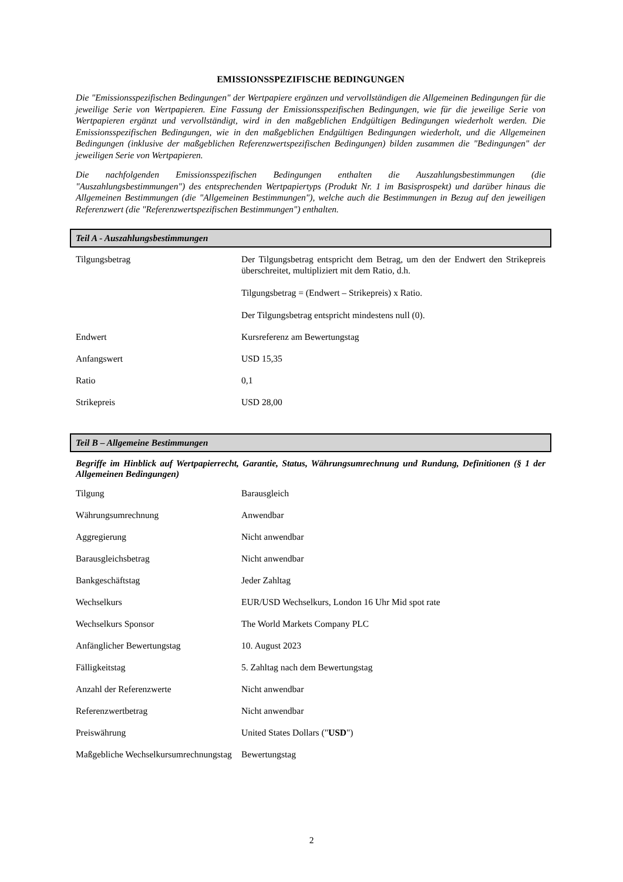EMISSIONSSPEZIFISCHE BEDINGUNGEN
Die "Emissionsspezifischen Bedingungen" der Wertpapiere ergänzen und vervollständigen die Allgemeinen Bedingungen für die jeweilige Serie von Wertpapieren. Eine Fassung der Emissionsspezifischen Bedingungen, wie für die jeweilige Serie von Wertpapieren ergänzt und vervollständigt, wird in den maßgeblichen Endgültigen Bedingungen wiederholt werden. Die Emissionsspezifischen Bedingungen, wie in den maßgeblichen Endgültigen Bedingungen wiederholt, und die Allgemeinen Bedingungen (inklusive der maßgeblichen Referenzwertspezifischen Bedingungen) bilden zusammen die "Bedingungen" der jeweiligen Serie von Wertpapieren.
Die nachfolgenden Emissionsspezifischen Bedingungen enthalten die Auszahlungsbestimmungen (die "Auszahlungsbestimmungen") des entsprechenden Wertpapiertyps (Produkt Nr. 1 im Basisprospekt) und darüber hinaus die Allgemeinen Bestimmungen (die "Allgemeinen Bestimmungen"), welche auch die Bestimmungen in Bezug auf den jeweiligen Referenzwert (die "Referenzwertspezifischen Bestimmungen") enthalten.
Teil A - Auszahlungsbestimmungen
| Tilgungsbetrag | Der Tilgungsbetrag entspricht dem Betrag, um den der Endwert den Strikepreis überschreitet, multipliziert mit dem Ratio, d.h. Tilgungsbetrag = (Endwert – Strikepreis) x Ratio. Der Tilgungsbetrag entspricht mindestens null (0). |
| Endwert | Kursreferenz am Bewertungstag |
| Anfangswert | USD 15,35 |
| Ratio | 0,1 |
| Strikepreis | USD 28,00 |
Teil B – Allgemeine Bestimmungen
Begriffe im Hinblick auf Wertpapierrecht, Garantie, Status, Währungsumrechnung und Rundung, Definitionen (§ 1 der Allgemeinen Bedingungen)
| Tilgung | Barausgleich |
| Währungsumrechnung | Anwendbar |
| Aggregierung | Nicht anwendbar |
| Barausgleichsbetrag | Nicht anwendbar |
| Bankgeschäftstag | Jeder Zahltag |
| Wechselkurs | EUR/USD Wechselkurs, London 16 Uhr Mid spot rate |
| Wechselkurs Sponsor | The World Markets Company PLC |
| Anfänglicher Bewertungstag | 10. August 2023 |
| Fälligkeitstag | 5. Zahltag nach dem Bewertungstag |
| Anzahl der Referenzwerte | Nicht anwendbar |
| Referenzwertbetrag | Nicht anwendbar |
| Preiswährung | United States Dollars (" USD ") |
| Maßgebliche Wechselkursumrechnungstag | Bewertungstag |
2